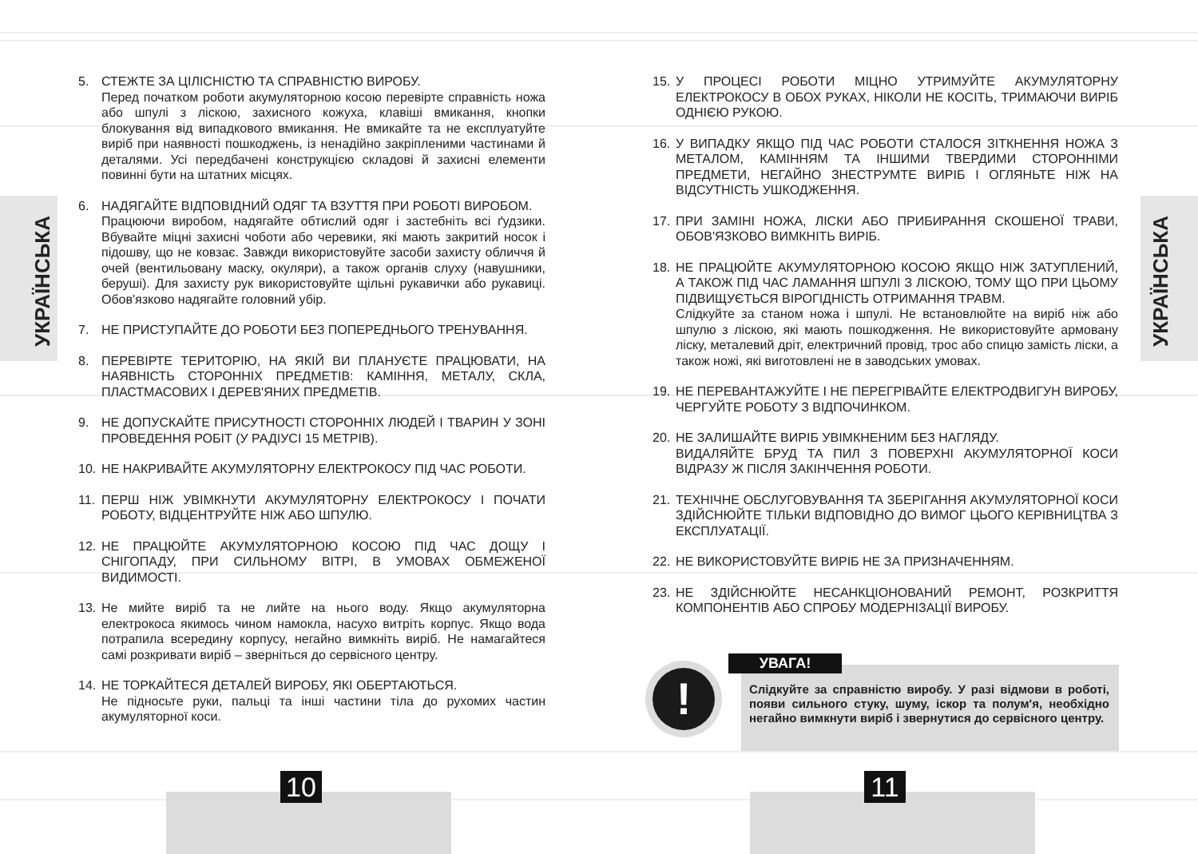УКРАЇНСЬКА
5. СТЕЖТЕ ЗА ЦІЛІСНІСТЮ ТА СПРАВНІСТЮ ВИРОБУ.
Перед початком роботи акумуляторною косою перевірте справність ножа або шпулі з ліскою, захисного кожуха, клавіші вмикання, кнопки блокування від випадкового вмикання. Не вмикайте та не експлуатуйте виріб при наявності пошкоджень, із ненадійно закріпленими частинами й деталями. Усі передбачені конструкцією складові й захисні елементи повинні бути на штатних місцях.
6. НАДЯГАЙТЕ ВІДПОВІДНИЙ ОДЯГ ТА ВЗУТТЯ ПРИ РОБОТІ ВИРОБОМ.
Працюючи виробом, надягайте обтислий одяг і застебніть всі ґудзики. Вбувайте міцні захисні чоботи або черевики, які мають закритий носок і підошву, що не ковзає. Завжди використовуйте засоби захисту обличчя й очей (вентильовану маску, окуляри), а також органів слуху (навушники, беруші). Для захисту рук використовуйте щільні рукавички або рукавиці. Обов'язково надягайте головний убір.
7. НЕ ПРИСТУПАЙТЕ ДО РОБОТИ БЕЗ ПОПЕРЕДНЬОГО ТРЕНУВАННЯ.
8. ПЕРЕВІРТЕ ТЕРИТОРІЮ, НА ЯКІЙ ВИ ПЛАНУЄТЕ ПРАЦЮВАТИ, НА НАЯВНІСТЬ СТОРОННІХ ПРЕДМЕТІВ: КАМІННЯ, МЕТАЛУ, СКЛА, ПЛАСТМАСОВИХ І ДЕРЕВ'ЯНИХ ПРЕДМЕТІВ.
9. НЕ ДОПУСКАЙТЕ ПРИСУТНОСТІ СТОРОННІХ ЛЮДЕЙ І ТВАРИН У ЗОНІ ПРОВЕДЕННЯ РОБІТ (У РАДІУСІ 15 МЕТРІВ).
10. НЕ НАКРИВАЙТЕ АКУМУЛЯТОРНУ ЕЛЕКТРОКОСУ ПІД ЧАС РОБОТИ.
11. ПЕРШ НІЖ УВІМКНУТИ АКУМУЛЯТОРНУ ЕЛЕКТРОКОСУ І ПОЧАТИ РОБОТУ, ВІДЦЕНТРУЙТЕ НІЖ АБО ШПУЛЮ.
12. НЕ ПРАЦЮЙТЕ АКУМУЛЯТОРНОЮ КОСОЮ ПІД ЧАС ДОЩУ І СНІГОПАДУ, ПРИ СИЛЬНОМУ ВІТРІ, В УМОВАХ ОБМЕЖЕНОЇ ВИДИМОСТІ.
13. Не мийте виріб та не лийте на нього воду. Якщо акумуляторна електрокоса якимось чином намокла, насухо витріть корпус. Якщо вода потрапила всередину корпусу, негайно вимкніть виріб. Не намагайтеся самі розкривати виріб – зверніться до сервісного центру.
14. НЕ ТОРКАЙТЕСЯ ДЕТАЛЕЙ ВИРОБУ, ЯКІ ОБЕРТАЮТЬСЯ.
Не підносьте руки, пальці та інші частини тіла до рухомих частин акумуляторної коси.
15. У ПРОЦЕСІ РОБОТИ МІЦНО УТРИМУЙТЕ АКУМУЛЯТОРНУ ЕЛЕКТРОКОСУ В ОБОХ РУКАХ, НІКОЛИ НЕ КОСІТЬ, ТРИМАЮЧИ ВИРІБ ОДНІЄЮ РУКОЮ.
16. У ВИПАДКУ ЯКЩО ПІД ЧАС РОБОТИ СТАЛОСЯ ЗІТКНЕННЯ НОЖА З МЕТАЛОМ, КАМІННЯМ ТА ІНШИМИ ТВЕРДИМИ СТОРОННІМИ ПРЕДМЕТИ, НЕГАЙНО ЗНЕСТРУМТЕ ВИРІБ І ОГЛЯНЬТЕ НІЖ НА ВІДСУТНІСТЬ УШКОДЖЕННЯ.
17. ПРИ ЗАМІНІ НОЖА, ЛІСКИ АБО ПРИБИРАННЯ СКОШЕНОЇ ТРАВИ, ОБОВ'ЯЗКОВО ВИМКНІТЬ ВИРІБ.
18. НЕ ПРАЦЮЙТЕ АКУМУЛЯТОРНОЮ КОСОЮ ЯКЩО НІЖ ЗАТУПЛЕНИЙ, А ТАКОЖ ПІД ЧАС ЛАМАННЯ ШПУЛІ З ЛІСКОЮ, ТОМУ ЩО ПРИ ЦЬОМУ ПІДВИЩУЄТЬСЯ ВІРОГІДНІСТЬ ОТРИМАННЯ ТРАВМ.
Слідкуйте за станом ножа і шпулі. Не встановлюйте на виріб ніж або шпулю з ліскою, які мають пошкодження. Не використовуйте армовану ліску, металевий дріт, електричний провід, трос або спицю замість ліски, а також ножі, які виготовлені не в заводських умовах.
19. НЕ ПЕРЕВАНТАЖУЙТЕ І НЕ ПЕРЕГРІВАЙТЕ ЕЛЕКТРОДВИГУН ВИРОБУ, ЧЕРГУЙТЕ РОБОТУ З ВІДПОЧИНКОМ.
20. НЕ ЗАЛИШАЙТЕ ВИРІБ УВІМКНЕНИМ БЕЗ НАГЛЯДУ.
ВИДАЛЯЙТЕ БРУД ТА ПИЛ З ПОВЕРХНІ АКУМУЛЯТОРНОЇ КОСИ ВІДРАЗУ Ж ПІСЛЯ ЗАКІНЧЕННЯ РОБОТИ.
21. ТЕХНІЧНЕ ОБСЛУГОВУВАННЯ ТА ЗБЕРІГАННЯ АКУМУЛЯТОРНОЇ КОСИ ЗДІЙСНЮЙТЕ ТІЛЬКИ ВІДПОВІДНО ДО ВИМОГ ЦЬОГО КЕРІВНИЦТВА З ЕКСПЛУАТАЦІЇ.
22. НЕ ВИКОРИСТОВУЙТЕ ВИРІБ НЕ ЗА ПРИЗНАЧЕННЯМ.
23. НЕ ЗДІЙСНЮЙТЕ НЕСАНКЦІОНОВАНИЙ РЕМОНТ, РОЗКРИТТЯ КОМПОНЕНТІВ АБО СПРОБУ МОДЕРНІЗАЦІЇ ВИРОБУ.
!
Слідкуйте за справністю виробу. У разі відмови в роботі, появи сильного стуку, шуму, іскор та полум'я, необхідно негайно вимкнути виріб і звернутися до сервісного центру.
УВАГА!
УКРАЇНСЬКА
10 11